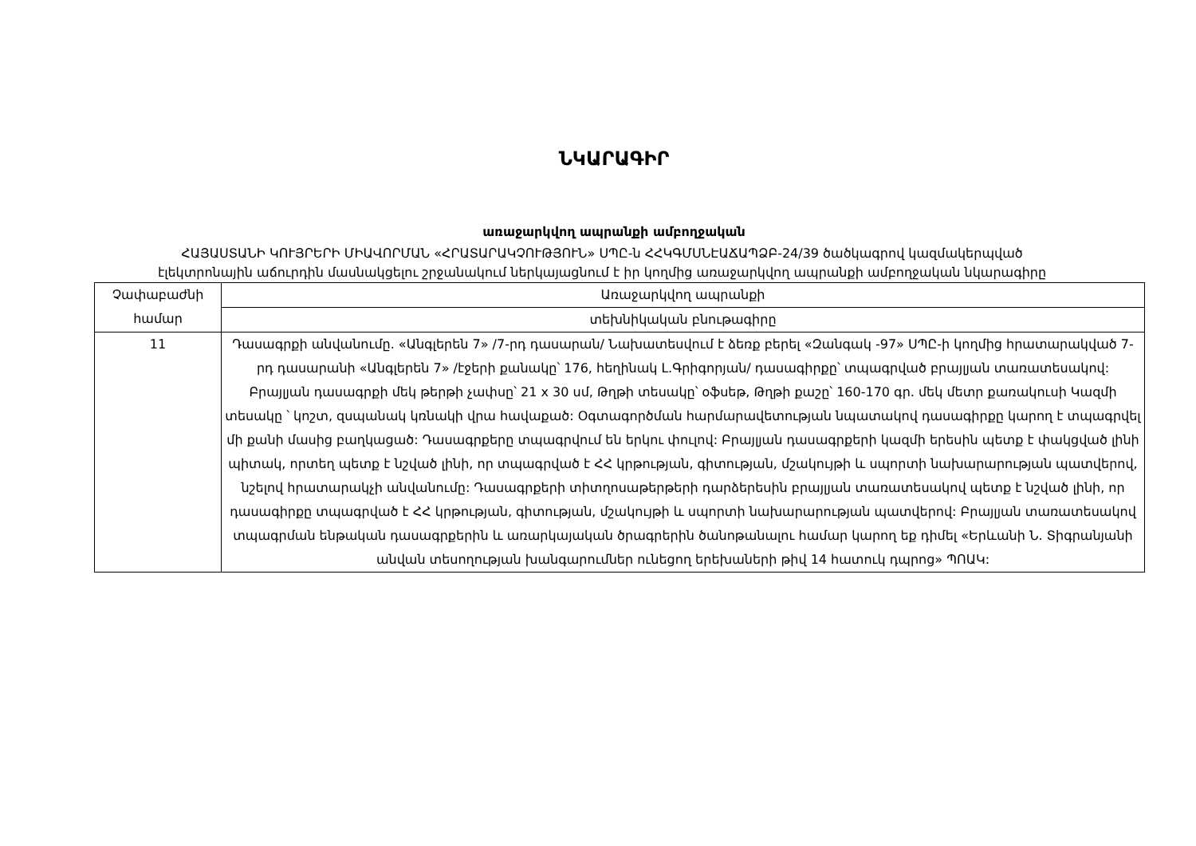ՆԿԱՐԱԳԻՐ
առաջարկվող ապրանքի ամբողջական
ՀԱՅԱՍՏԱՆԻ ԿՈՒՅՐԵՐԻ ՄԻԱՎՈՐՄԱՆ «ՀՐԱՏԱՐԱԿՉՈՒԹՅՈՒՆ» ՍՊԸ-ն ՀՀԿԳՄՍՆԷԱՃԱՊՁԲ-24/39 ծածկագրով կազմակերպված
էլեկտրոնային աճուրդին մասնակցելու շրջանակում ներկայացնում է իր կողմից առաջարկվող ապրանքի ամբողջական նկարագիրը
| Չափաբաժնի համար | Առաջարկվող ապրանքի |
| | տեխնիկական բնութագիրը |
| 11 | Դասագրքի անվանումը. «Անգլերեն 7» /7-րդ դասարան/ Նախատեսվում է ձեռք բերել «Զանգակ -97» ՍՊԸ-ի կողմից հրատարակված 7-րդ դասարանի «Անգլերեն 7» /էջերի քանակը՝ 176, հեղինակ Լ.Գրիգորյան/ դասագիրքը՝ տպագրված բրայլյան տառատեսակով: Բրայլյան դասագրքի մեկ թերթի չափսը՝ 21 x 30 սմ, Թղթի տեսակը՝ օֆսեթ, Թղթի քաշը՝ 160-170 գր. մեկ մետր քառակուսի Կազմի տեսակը ՝ կոշտ, զսպանակ կռնակի վրա հավաքած: Օգտագործման հարմարավետության նպատակով դասագիրքը կարող է տպագրվել մի քանի մասից բաղկացած: Դասագրքերը տպագրվում են երկու փուլով: Բրայլյան դասագրքերի կազմի երեսին պետք է փակցված լինի պիտակ, որտեղ պետք է նշված լինի, որ տպագրված է ՀՀ կրթության, գիտության, մշակույթի և սպորտի նախարարության պատվերով, նշելով հրատարակչի անվանումը: Դասագրքերի տիտղոսաթերթերի դարձերեսին բրայլյան տառատեսակով պետք է նշված լինի, որ դասագիրքը տպագրված է ՀՀ կրթության, գիտության, մշակույթի և սպորտի նախարարության պատվերով: Բրայլյան տառատեսակով տպագրման ենթական դասագրքերին և առարկայական ծրագրերին ծանոթանալու համար կարող եք դիմել «Երևանի Ն. Տիգրանյանի անվան տեսողության խանգարումներ ունեցող երեխաների թիվ 14 հատուկ դպրոց» ՊՈԱԿ: |